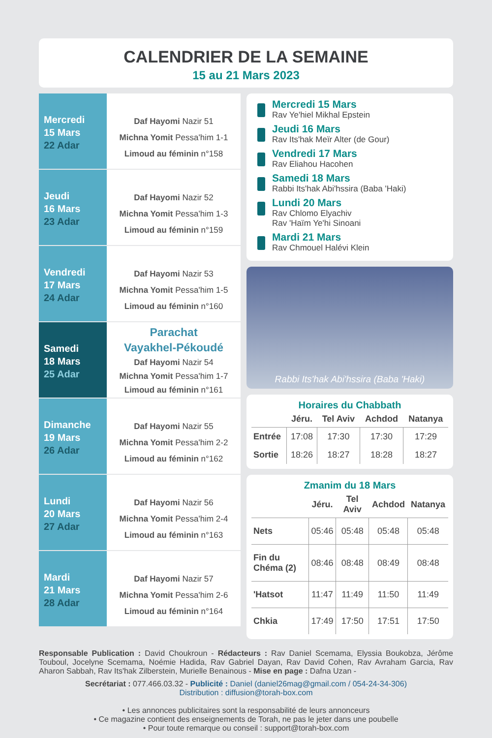CALENDRIER DE LA SEMAINE
15 au 21 Mars 2023
Mercredi
15 Mars
22 Adar
Daf Hayomi Nazir 51
Michna Yomit Pessa'him 1-1
Limoud au féminin n°158
Jeudi
16 Mars
23 Adar
Daf Hayomi Nazir 52
Michna Yomit Pessa'him 1-3
Limoud au féminin n°159
Vendredi
17 Mars
24 Adar
Daf Hayomi Nazir 53
Michna Yomit Pessa'him 1-5
Limoud au féminin n°160
Samedi
18 Mars
25 Adar
Parachat
Vayakhel-Pékoudé
Daf Hayomi Nazir 54
Michna Yomit Pessa'him 1-7
Limoud au féminin n°161
Dimanche
19 Mars
26 Adar
Daf Hayomi Nazir 55
Michna Yomit Pessa'him 2-2
Limoud au féminin n°162
Lundi
20 Mars
27 Adar
Daf Hayomi Nazir 56
Michna Yomit Pessa'him 2-4
Limoud au féminin n°163
Mardi
21 Mars
28 Adar
Daf Hayomi Nazir 57
Michna Yomit Pessa'him 2-6
Limoud au féminin n°164
Mercredi 15 Mars
Rav Ye'hiel Mikhal Epstein
Jeudi 16 Mars
Rav Its'hak Meïr Alter (de Gour)
Vendredi 17 Mars
Rav Eliahou Hacohen
Samedi 18 Mars
Rabbi Its'hak Abi'hssira (Baba 'Haki)
Lundi 20 Mars
Rav Chlomo Elyachiv
Rav 'Haïm Ye'hi Sinoani
Mardi 21 Mars
Rav Chmouel Halévi Klein
Rabbi Its'hak Abi'hssira (Baba 'Haki)
Horaires du Chabbath
| | Jéru. | Tel Aviv | Achdod | Natanya |
| --- | --- | --- | --- | --- |
| Entrée | 17:08 | 17:30 | 17:30 | 17:29 |
| Sortie | 18:26 | 18:27 | 18:28 | 18:27 |
Zmanim du 18 Mars
| | Jéru. | Tel Aviv | Achdod | Natanya |
| --- | --- | --- | --- | --- |
| Nets | 05:46 | 05:48 | 05:48 | 05:48 |
| Fin du Chéma (2) | 08:46 | 08:48 | 08:49 | 08:48 |
| 'Hatsot | 11:47 | 11:49 | 11:50 | 11:49 |
| Chkia | 17:49 | 17:50 | 17:51 | 17:50 |
Responsable Publication : David Choukroun - Rédacteurs : Rav Daniel Scemama, Elyssia Boukobza, Jérôme Touboul, Jocelyne Scemama, Noémie Hadida, Rav Gabriel Dayan, Rav David Cohen, Rav Avraham Garcia, Rav Aharon Sabbah, Rav Its'hak Zilberstein, Murielle Benainous - Mise en page : Dafna Uzan -
Secrétariat : 077.466.03.32 - Publicité : Daniel (daniel26mag@gmail.com / 054-24-34-306)
Distribution : diffusion@torah-box.com
• Les annonces publicitaires sont la responsabilité de leurs annonceurs
• Ce magazine contient des enseignements de Torah, ne pas le jeter dans une poubelle
• Pour toute remarque ou conseil : support@torah-box.com